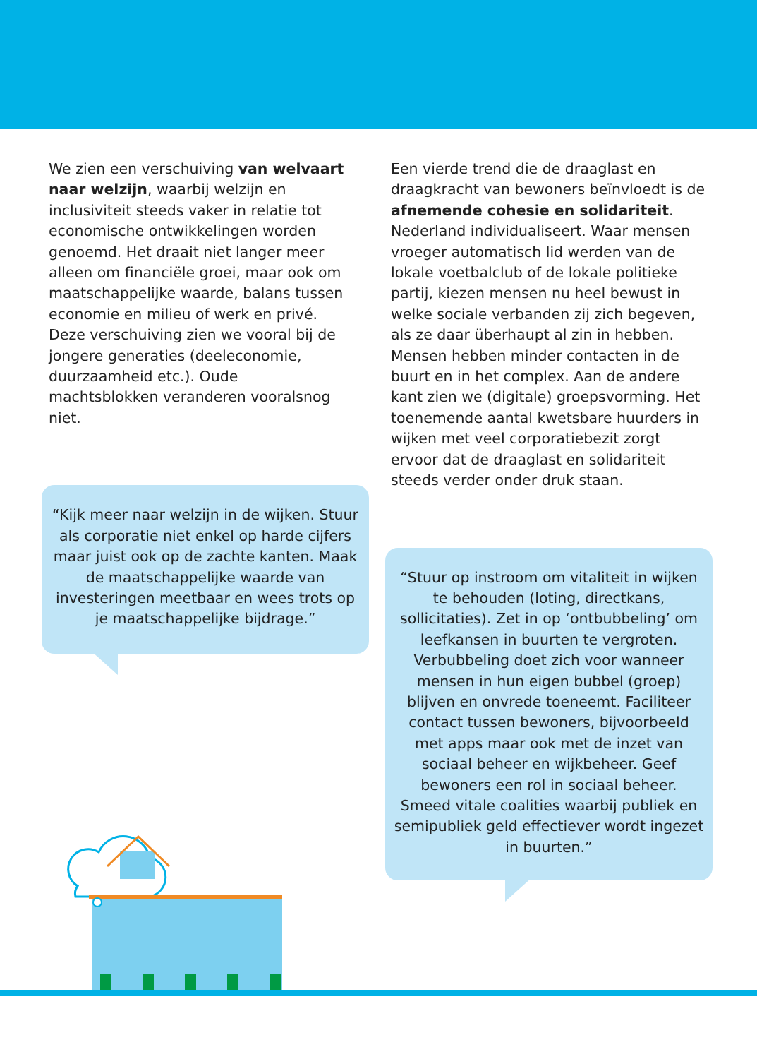We zien een verschuiving van welvaart naar welzijn, waarbij welzijn en inclusiviteit steeds vaker in relatie tot economische ontwikkelingen worden genoemd. Het draait niet langer meer alleen om financiële groei, maar ook om maatschappelijke waarde, balans tussen economie en milieu of werk en privé. Deze verschuiving zien we vooral bij de jongere generaties (deeleconomie, duurzaamheid etc.). Oude machtsblokken veranderen vooralsnog niet.
“Kijk meer naar welzijn in de wijken. Stuur als corporatie niet enkel op harde cijfers maar juist ook op de zachte kanten. Maak de maatschappelijke waarde van investeringen meetbaar en wees trots op je maatschappelijke bijdrage.”
Een vierde trend die de draaglast en draagkracht van bewoners beïnvloedt is de afnemende cohesie en solidariteit. Nederland individualiseert. Waar mensen vroeger automatisch lid werden van de lokale voetbalclub of de lokale politieke partij, kiezen mensen nu heel bewust in welke sociale verbanden zij zich begeven, als ze daar überhaupt al zin in hebben. Mensen hebben minder contacten in de buurt en in het complex. Aan de andere kant zien we (digitale) groepsvorming. Het toenemende aantal kwetsbare huurders in wijken met veel corporatiebezit zorgt ervoor dat de draaglast en solidariteit steeds verder onder druk staan.
“Stuur op instroom om vitaliteit in wijken te behouden (loting, directkans, sollicitaties). Zet in op ‘ontbubbeling’ om leefkansen in buurten te vergroten. Verbubbeling doet zich voor wanneer mensen in hun eigen bubbel (groep) blijven en onvrede toeneemt. Faciliteer contact tussen bewoners, bijvoorbeeld met apps maar ook met de inzet van sociaal beheer en wijkbeheer. Geef bewoners een rol in sociaal beheer. Smeed vitale coalities waarbij publiek en semipubliek geld effectiever wordt ingezet in buurten.”